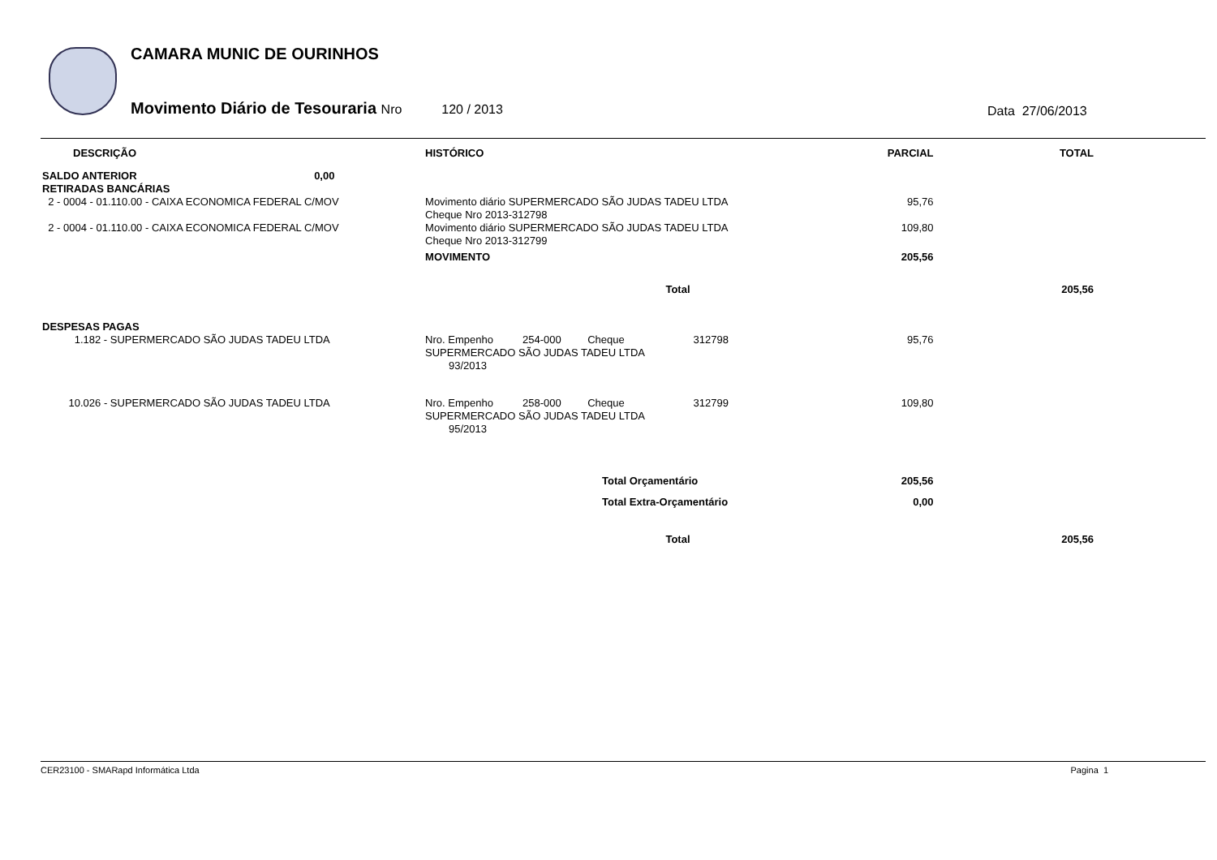CAMARA MUNIC DE OURINHOS
Movimento Diário de Tesouraria Nro 120 / 2013
Data 27/06/2013
| DESCRIÇÃO | HISTÓRICO | | PARCIAL | TOTAL |
| --- | --- | --- | --- | --- |
| SALDO ANTERIOR 0,00 | | | | |
| RETIRADAS BANCÁRIAS | | | | |
| 2 - 0004 - 01.110.00 - CAIXA ECONOMICA FEDERAL C/MOV | Movimento diário SUPERMERCADO SÃO JUDAS TADEU LTDA Cheque Nro 2013-312798 | | 95,76 | |
| 2 - 0004 - 01.110.00 - CAIXA ECONOMICA FEDERAL C/MOV | Movimento diário SUPERMERCADO SÃO JUDAS TADEU LTDA Cheque Nro 2013-312799 | | 109,80 | |
| | MOVIMENTO | | 205,56 | |
| | Total | | | 205,56 |
| DESPESAS PAGAS | | | | |
| 1.182 - SUPERMERCADO SÃO JUDAS TADEU LTDA | Nro. Empenho 254-000 Cheque SUPERMERCADO SÃO JUDAS TADEU LTDA 93/2013 | 312798 | 95,76 | |
| 10.026 - SUPERMERCADO SÃO JUDAS TADEU LTDA | Nro. Empenho 258-000 Cheque SUPERMERCADO SÃO JUDAS TADEU LTDA 95/2013 | 312799 | 109,80 | |
| | Total Orçamentário | | 205,56 | |
| | Total Extra-Orçamentário | | 0,00 | |
| | Total | | | 205,56 |
CER23100 - SMARapd Informática Ltda Pagina 1